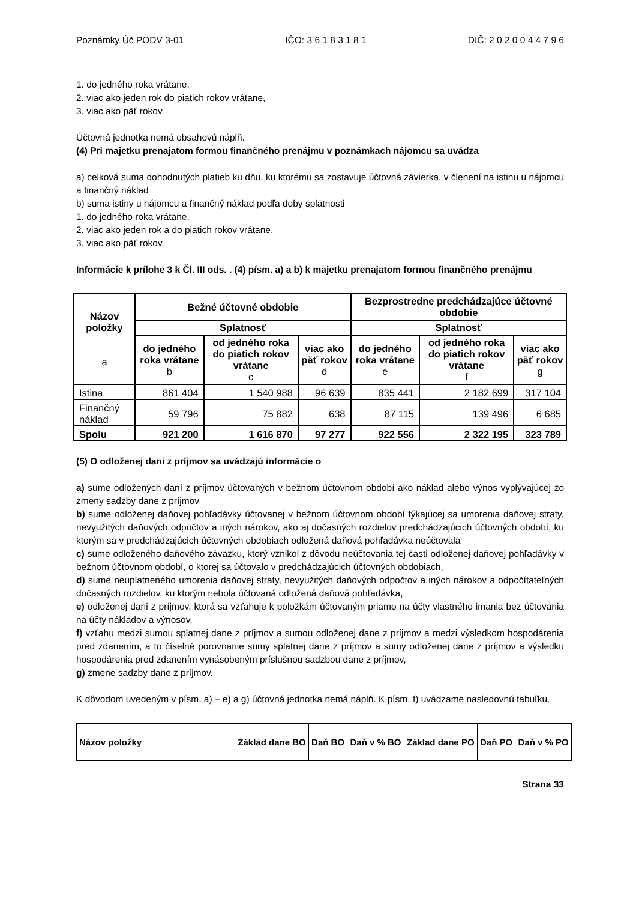Poznámky Úč PODV 3-01 IČO: 3 6 1 8 3 1 8 1 DIČ: 2 0 2 0 0 4 4 7 9 6
1. do jedného roka vrátane,
2. viac ako jeden rok do piatich rokov vrátane,
3. viac ako päť rokov
Účtovná jednotka nemá obsahovú náplň.
(4) Pri majetku prenajatom formou finančného prenájmu v poznámkach nájomcu sa uvádza
a) celková suma dohodnutých platieb ku dňu, ku ktorému sa zostavuje účtovná závierka, v členení na istinu u nájomcu a finančný náklad
b) suma istiny u nájomcu a finančný náklad podľa doby splatnosti
1. do jedného roka vrátane,
2. viac ako jeden rok a do piatich rokov vrátane,
3. viac ako päť rokov.
Informácie k prílohe 3 k Čl. III ods. . (4) písm. a) a b) k majetku prenajatom formou finančného prenájmu
| Názov položky a | Bežné účtovné obdobie | | | Bezprostredne predchádzajúce účtovné obdobie | | |
| --- | --- | --- | --- | --- | --- | --- |
| | Splatnosť | | | Splatnosť | | |
| | do jedného roka vrátane b | od jedného roka do piatich rokov vrátane c | viac ako päť rokov d | do jedného roka vrátane e | od jedného roka do piatich rokov vrátane f | viac ako päť rokov g |
| Istina | 861 404 | 1 540 988 | 96 639 | 835 441 | 2 182 699 | 317 104 |
| Finančný náklad | 59 796 | 75 882 | 638 | 87 115 | 139 496 | 6 685 |
| Spolu | 921 200 | 1 616 870 | 97 277 | 922 556 | 2 322 195 | 323 789 |
(5) O odloženej dani z príjmov sa uvádzajú informácie o
a) sume odložených daní z príjmov účtovaných v bežnom účtovnom období ako náklad alebo výnos vyplývajúcej zo zmeny sadzby dane z príjmov
b) sume odloženej daňovej pohľadávky účtovanej v bežnom účtovnom období týkajúcej sa umorenia daňovej straty, nevyužitých daňových odpočtov a iných nárokov, ako aj dočasných rozdielov predchádzajúcich účtovných období, ku ktorým sa v predchádzajúcich účtovných obdobiach odložená daňová pohľadávka neúčtovala
c) sume odloženého daňového záväzku, ktorý vznikol z dôvodu neúčtovania tej časti odloženej daňovej pohľadávky v bežnom účtovnom období, o ktorej sa účtovalo v predchádzajúcich účtovných obdobiach,
d) sume neuplatneného umorenia daňovej straty, nevyužitých daňových odpočtov a iných nárokov a odpočítateľných dočasných rozdielov, ku ktorým nebola účtovaná odložená daňová pohľadávka,
e) odloženej dani z príjmov, ktorá sa vzťahuje k položkám účtovaným priamo na účty vlastného imania bez účtovania na účty nákladov a výnosov,
f) vzťahu medzi sumou splatnej dane z príjmov a sumou odloženej dane z príjmov a medzi výsledkom hospodárenia pred zdanením, a to číselné porovnanie sumy splatnej dane z príjmov a sumy odloženej dane z príjmov a výsledku hospodárenia pred zdanením vynásobeným príslušnou sadzbou dane z príjmov,
g) zmene sadzby dane z príjmov.
K dôvodom uvedeným v písm. a) – e) a g) účtovná jednotka nemá náplň. K písm. f) uvádzame nasledovnú tabuľku.
| Názov položky | Základ dane BO | Daň BO | Daň v % BO | Základ dane PO | Daň PO | Daň v % PO |
| --- | --- | --- | --- | --- | --- | --- |
Strana 33